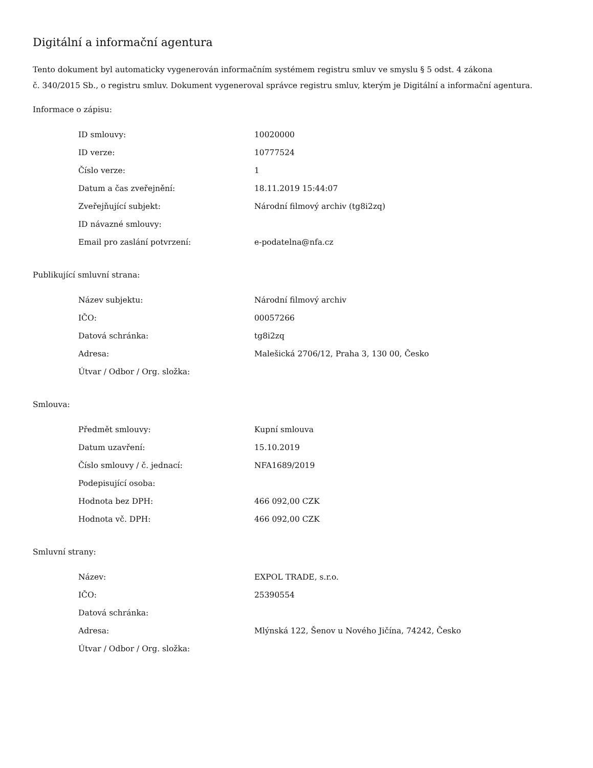Digitální a informační agentura
Tento dokument byl automaticky vygenerován informačním systémem registru smluv ve smyslu § 5 odst. 4 zákona
č. 340/2015 Sb., o registru smluv. Dokument vygeneroval správce registru smluv, kterým je Digitální a informační agentura.
Informace o zápisu:
| ID smlouvy: | 10020000 |
| ID verze: | 10777524 |
| Číslo verze: | 1 |
| Datum a čas zveřejnění: | 18.11.2019 15:44:07 |
| Zveřejňující subjekt: | Národní filmový archiv (tg8i2zq) |
| ID návazné smlouvy: | |
| Email pro zaslání potvrzení: | e-podatelna@nfa.cz |
Publikující smluvní strana:
| Název subjektu: | Národní filmový archiv |
| IČO: | 00057266 |
| Datová schránka: | tg8i2zq |
| Adresa: | Malešická 2706/12, Praha 3, 130 00, Česko |
| Útvar / Odbor / Org. složka: | |
Smlouva:
| Předmět smlouvy: | Kupní smlouva |
| Datum uzavření: | 15.10.2019 |
| Číslo smlouvy / č. jednací: | NFA1689/2019 |
| Podepisující osoba: | |
| Hodnota bez DPH: | 466 092,00 CZK |
| Hodnota vč. DPH: | 466 092,00 CZK |
Smluvní strany:
| Název: | EXPOL TRADE, s.r.o. |
| IČO: | 25390554 |
| Datová schránka: | |
| Adresa: | Mlýnská 122, Šenov u Nového Jičína, 74242, Česko |
| Útvar / Odbor / Org. složka: | |